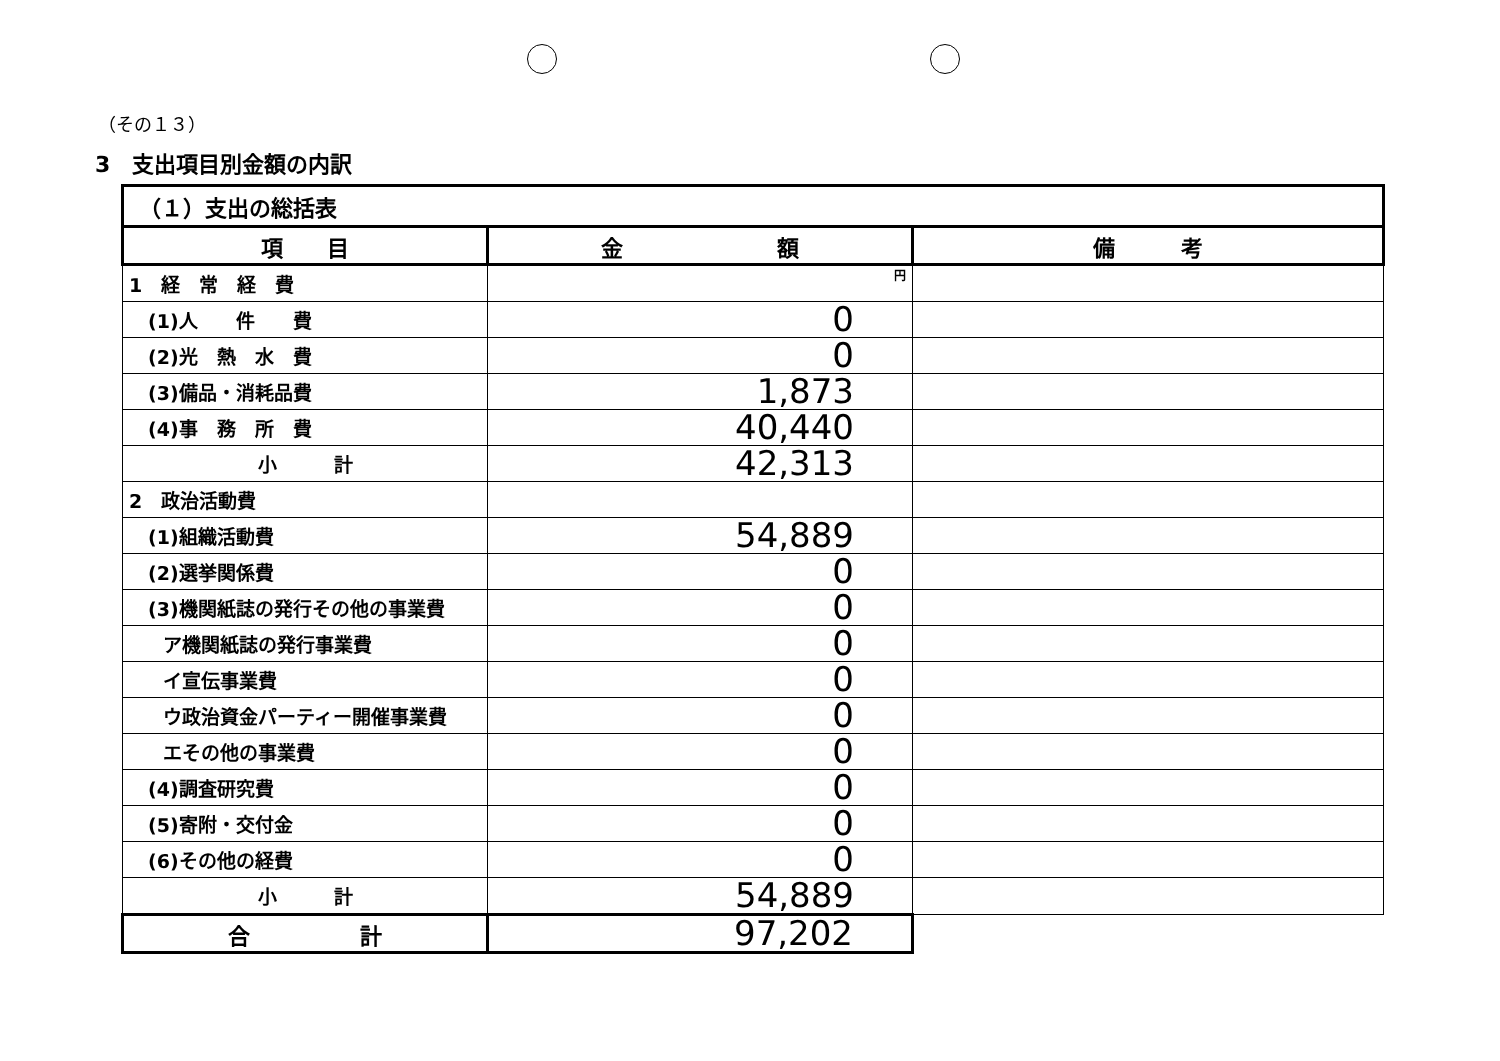（その１３）
3　支出項目別金額の内訳
| （１）支出の総括表 | | |
| 項 目 | 金 額 | 備 考 |
| 1 経 常 経 費 | 円 | |
| (1)人 件 費 | 0 | |
| (2)光 熱 水 費 | 0 | |
| (3)備品・消耗品費 | 1,873 | |
| (4)事 務 所 費 | 40,440 | |
| 小 計 | 42,313 | |
| 2 政治活動費 | | |
| (1)組織活動費 | 54,889 | |
| (2)選挙関係費 | 0 | |
| (3)機関紙誌の発行その他の事業費 | 0 | |
| ア機関紙誌の発行事業費 | 0 | |
| イ宣伝事業費 | 0 | |
| ウ政治資金パーティー開催事業費 | 0 | |
| エその他の事業費 | 0 | |
| (4)調査研究費 | 0 | |
| (5)寄附・交付金 | 0 | |
| (6)その他の経費 | 0 | |
| 小 計 | 54,889 | |
| 合 計 | 97,202 | |